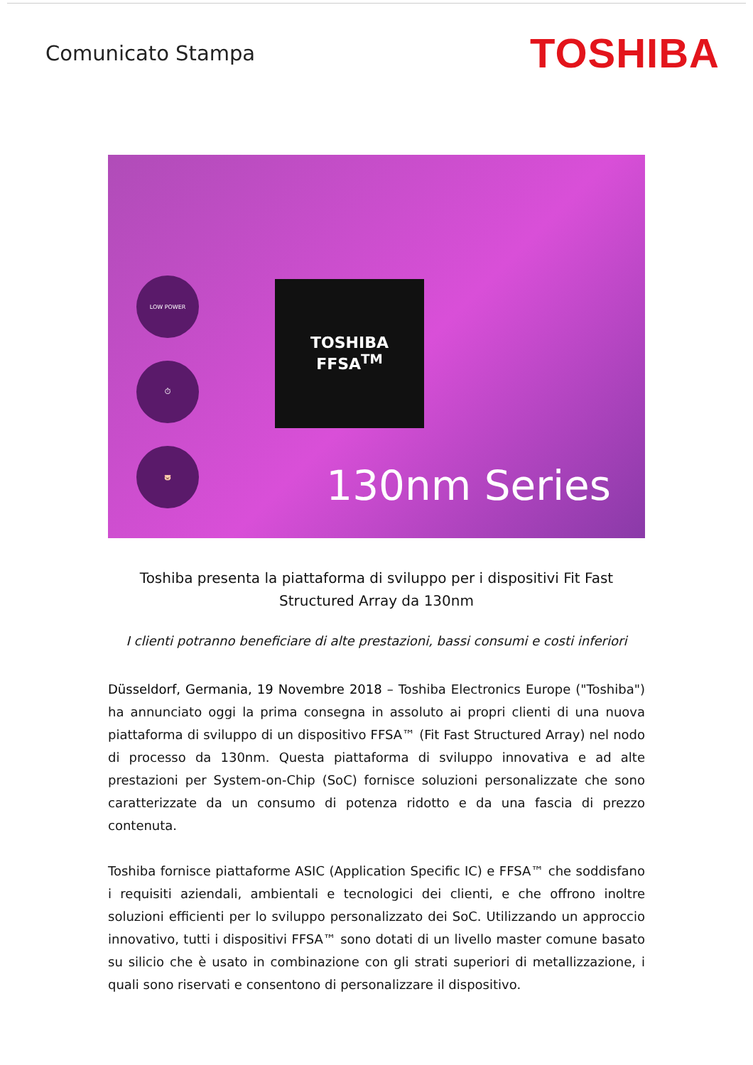Comunicato Stampa
TOSHIBA
LOW POWER
⏱
🐷
TOSHIBA
FFSA<sup>TM</sup>
130nm Series
Toshiba presenta la piattaforma di sviluppo per i dispositivi Fit Fast Structured Array da 130nm
I clienti potranno beneficiare di alte prestazioni, bassi consumi e costi inferiori
Düsseldorf, Germania, 19 Novembre 2018 – Toshiba Electronics Europe ("Toshiba") ha annunciato oggi la prima consegna in assoluto ai propri clienti di una nuova piattaforma di sviluppo di un dispositivo FFSA™ (Fit Fast Structured Array) nel nodo di processo da 130nm. Questa piattaforma di sviluppo innovativa e ad alte prestazioni per System-on-Chip (SoC) fornisce soluzioni personalizzate che sono caratterizzate da un consumo di potenza ridotto e da una fascia di prezzo contenuta.
Toshiba fornisce piattaforme ASIC (Application Specific IC) e FFSA™ che soddisfano i requisiti aziendali, ambientali e tecnologici dei clienti, e che offrono inoltre soluzioni efficienti per lo sviluppo personalizzato dei SoC. Utilizzando un approccio innovativo, tutti i dispositivi FFSA™ sono dotati di un livello master comune basato su silicio che è usato in combinazione con gli strati superiori di metallizzazione, i quali sono riservati e consentono di personalizzare il dispositivo.